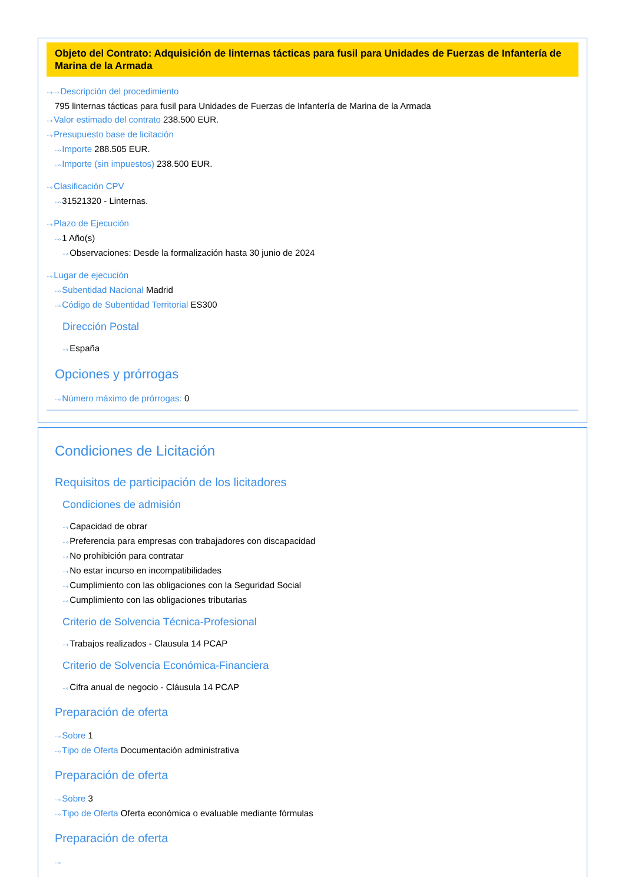Objeto del Contrato: Adquisición de linternas tácticas para fusil para Unidades de Fuerzas de Infantería de Marina de la Armada
···› ···› Descripción del procedimiento
795 linternas tácticas para fusil para Unidades de Fuerzas de Infantería de Marina de la Armada
···› Valor estimado del contrato 238.500 EUR.
···› Presupuesto base de licitación
···› Importe 288.505 EUR.
···› Importe (sin impuestos) 238.500 EUR.
···› Clasificación CPV
···› 31521320 - Linternas.
···› Plazo de Ejecución
···› 1 Año(s)
···› Observaciones: Desde la formalización hasta 30 junio de 2024
···› Lugar de ejecución
···› Subentidad Nacional Madrid
···› Código de Subentidad Territorial ES300
Dirección Postal
···› España
Opciones y prórrogas
···› Número máximo de prórrogas: 0
Condiciones de Licitación
Requisitos de participación de los licitadores
Condiciones de admisión
···› Capacidad de obrar
···› Preferencia para empresas con trabajadores con discapacidad
···› No prohibición para contratar
···› No estar incurso en incompatibilidades
···› Cumplimiento con las obligaciones con la Seguridad Social
···› Cumplimiento con las obligaciones tributarias
Criterio de Solvencia Técnica-Profesional
···› Trabajos realizados - Clausula 14 PCAP
Criterio de Solvencia Económica-Financiera
···› Cifra anual de negocio - Cláusula 14 PCAP
Preparación de oferta
···› Sobre 1
···› Tipo de Oferta Documentación administrativa
Preparación de oferta
···› Sobre 3
···› Tipo de Oferta Oferta económica o evaluable mediante fórmulas
Preparación de oferta
···›